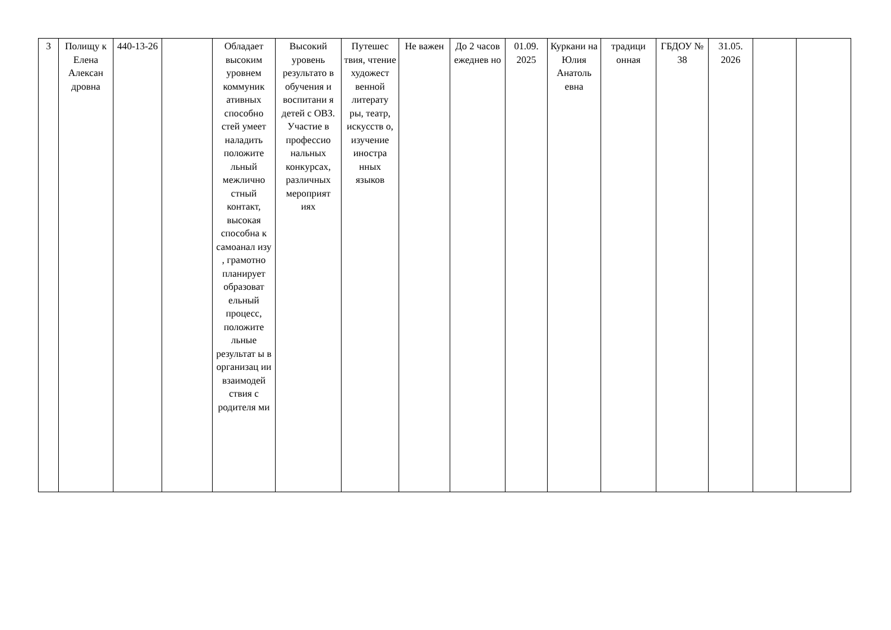| 3 | Полищу к Елена Алексан дровна | 440-13-26 | | Обладает высоким уровнем коммуник ативных способно стей умеет наладить положите льный межлично стный контакт, высокая способна к самоанал изу , грамотно планирует образоват ельный процесс, положите льные результат ы в организац ии взаимодей ствия с родителя ми | Высокий уровень результато в обучения и воспитани я детей с ОВЗ. Участие в профессио нальных конкурсах, различных мероприят иях | Путешес твия, чтение художест венной литерату ры, театр, искусств о, изучение иностра нных языков | Не важен | До 2 часов ежеднев но | 01.09. 2025 | Куркани на Юлия Анатоль евна | традици онная | ГБДОУ № 38 | 31.05. 2026 | | |